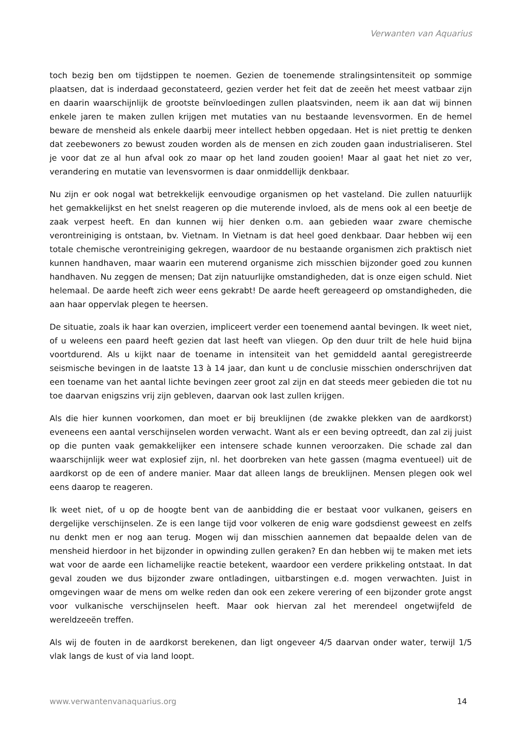Verwanten van Aquarius
toch bezig ben om tijdstippen te noemen. Gezien de toenemende stralingsintensiteit op sommige plaatsen, dat is inderdaad geconstateerd, gezien verder het feit dat de zeeën het meest vatbaar zijn en daarin waarschijnlijk de grootste beïnvloedingen zullen plaatsvinden, neem ik aan dat wij binnen enkele jaren te maken zullen krijgen met mutaties van nu bestaande levensvormen. En de hemel beware de mensheid als enkele daarbij meer intellect hebben opgedaan. Het is niet prettig te denken dat zeebewoners zo bewust zouden worden als de mensen en zich zouden gaan industrialiseren. Stel je voor dat ze al hun afval ook zo maar op het land zouden gooien! Maar al gaat het niet zo ver, verandering en mutatie van levensvormen is daar onmiddellijk denkbaar.
Nu zijn er ook nogal wat betrekkelijk eenvoudige organismen op het vasteland. Die zullen natuurlijk het gemakkelijkst en het snelst reageren op die muterende invloed, als de mens ook al een beetje de zaak verpest heeft. En dan kunnen wij hier denken o.m. aan gebieden waar zware chemische verontreiniging is ontstaan, bv. Vietnam. In Vietnam is dat heel goed denkbaar. Daar hebben wij een totale chemische verontreiniging gekregen, waardoor de nu bestaande organismen zich praktisch niet kunnen handhaven, maar waarin een muterend organisme zich misschien bijzonder goed zou kunnen handhaven. Nu zeggen de mensen; Dat zijn natuurlijke omstandigheden, dat is onze eigen schuld. Niet helemaal. De aarde heeft zich weer eens gekrabt! De aarde heeft gereageerd op omstandigheden, die aan haar oppervlak plegen te heersen.
De situatie, zoals ik haar kan overzien, impliceert verder een toenemend aantal bevingen. Ik weet niet, of u weleens een paard heeft gezien dat last heeft van vliegen. Op den duur trilt de hele huid bijna voortdurend. Als u kijkt naar de toename in intensiteit van het gemiddeld aantal geregistreerde seismische bevingen in de laatste 13 à 14 jaar, dan kunt u de conclusie misschien onderschrijven dat een toename van het aantal lichte bevingen zeer groot zal zijn en dat steeds meer gebieden die tot nu toe daarvan enigszins vrij zijn gebleven, daarvan ook last zullen krijgen.
Als die hier kunnen voorkomen, dan moet er bij breuklijnen (de zwakke plekken van de aardkorst) eveneens een aantal verschijnselen worden verwacht. Want als er een beving optreedt, dan zal zij juist op die punten vaak gemakkelijker een intensere schade kunnen veroorzaken. Die schade zal dan waarschijnlijk weer wat explosief zijn, nl. het doorbreken van hete gassen (magma eventueel) uit de aardkorst op de een of andere manier. Maar dat alleen langs de breuklijnen. Mensen plegen ook wel eens daarop te reageren.
Ik weet niet, of u op de hoogte bent van de aanbidding die er bestaat voor vulkanen, geisers en dergelijke verschijnselen. Ze is een lange tijd voor volkeren de enig ware godsdienst geweest en zelfs nu denkt men er nog aan terug. Mogen wij dan misschien aannemen dat bepaalde delen van de mensheid hierdoor in het bijzonder in opwinding zullen geraken? En dan hebben wij te maken met iets wat voor de aarde een lichamelijke reactie betekent, waardoor een verdere prikkeling ontstaat. In dat geval zouden we dus bijzonder zware ontladingen, uitbarstingen e.d. mogen verwachten. Juist in omgevingen waar de mens om welke reden dan ook een zekere verering of een bijzonder grote angst voor vulkanische verschijnselen heeft. Maar ook hiervan zal het merendeel ongetwijfeld de wereldzeeën treffen.
Als wij de fouten in de aardkorst berekenen, dan ligt ongeveer 4/5 daarvan onder water, terwijl 1/5 vlak langs de kust of via land loopt.
www.verwantenvanaquarius.org 14